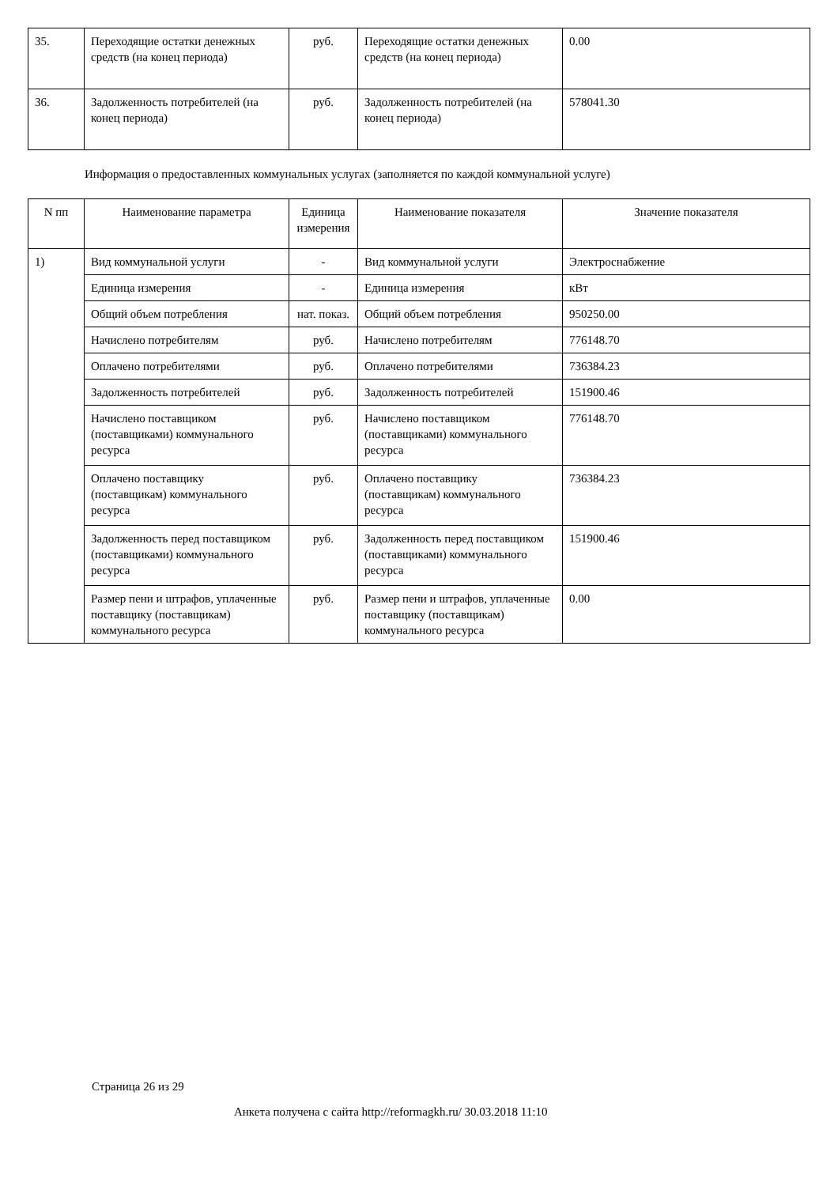| 35. | Переходящие остатки денежных средств (на конец периода) | руб. | Переходящие остатки денежных средств (на конец периода) | 0.00 |
| 36. | Задолженность потребителей (на конец периода) | руб. | Задолженность потребителей (на конец периода) | 578041.30 |
Информация о предоставленных коммунальных услугах (заполняется по каждой коммунальной услуге)
| N пп | Наименование параметра | Единица измерения | Наименование показателя | Значение показателя |
| --- | --- | --- | --- | --- |
| 1) | Вид коммунальной услуги | - | Вид коммунальной услуги | Электроснабжение |
| | Единица измерения | - | Единица измерения | кВт |
| | Общий объем потребления | нат. показ. | Общий объем потребления | 950250.00 |
| | Начислено потребителям | руб. | Начислено потребителям | 776148.70 |
| | Оплачено потребителями | руб. | Оплачено потребителями | 736384.23 |
| | Задолженность потребителей | руб. | Задолженность потребителей | 151900.46 |
| | Начислено поставщиком (поставщиками) коммунального ресурса | руб. | Начислено поставщиком (поставщиками) коммунального ресурса | 776148.70 |
| | Оплачено поставщику (поставщикам) коммунального ресурса | руб. | Оплачено поставщику (поставщикам) коммунального ресурса | 736384.23 |
| | Задолженность перед поставщиком (поставщиками) коммунального ресурса | руб. | Задолженность перед поставщиком (поставщиками) коммунального ресурса | 151900.46 |
| | Размер пени и штрафов, уплаченные поставщику (поставщикам) коммунального ресурса | руб. | Размер пени и штрафов, уплаченные поставщику (поставщикам) коммунального ресурса | 0.00 |
Страница 26 из 29
Анкета получена с сайта http://reformagkh.ru/ 30.03.2018 11:10